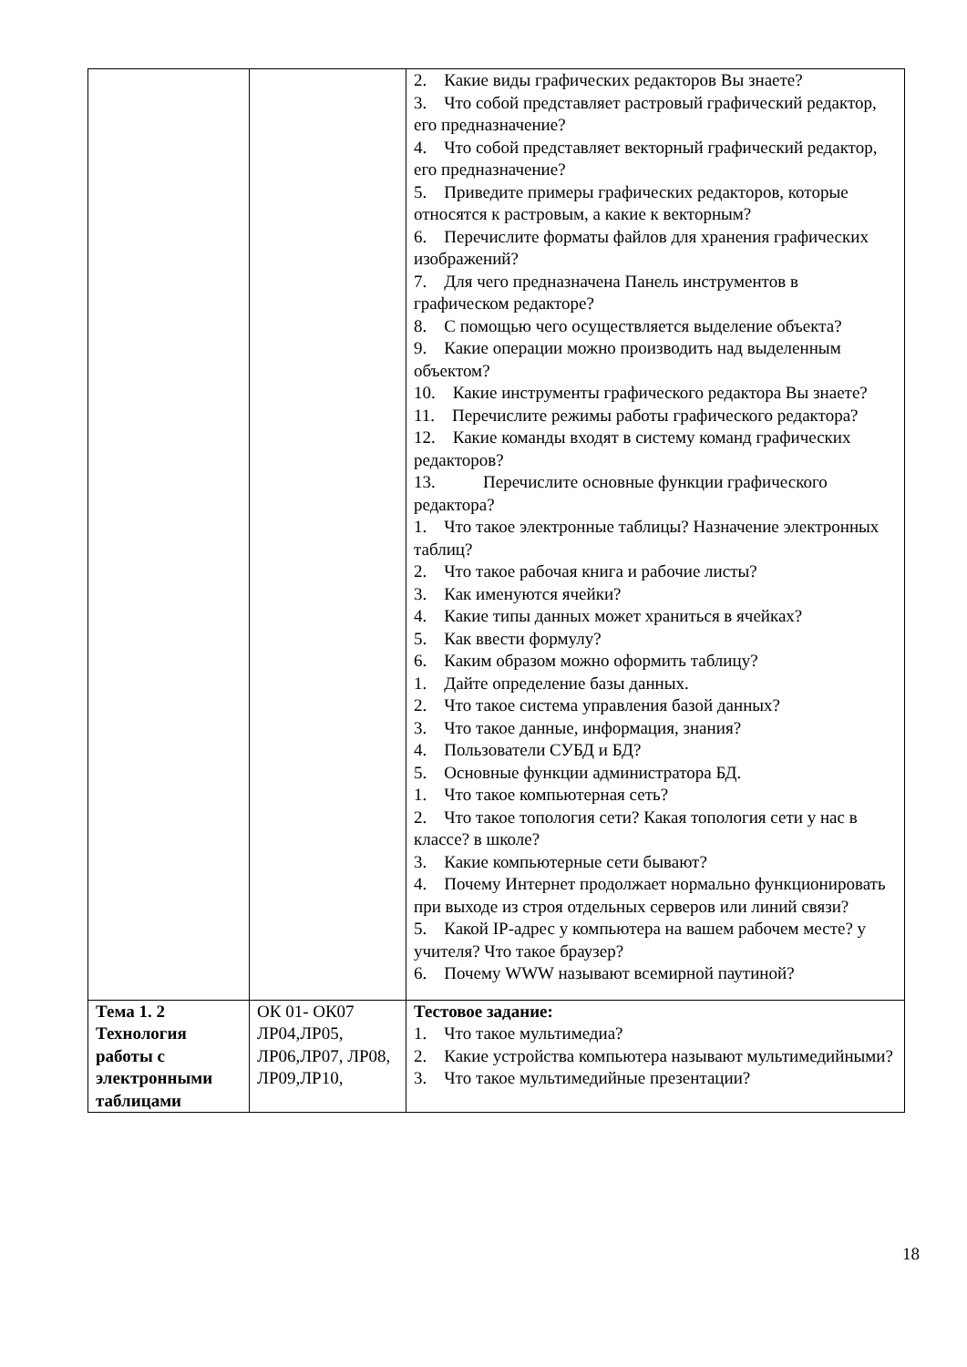| | | 2. Какие виды графических редакторов Вы знаете? 3. Что собой представляет растровый графический редактор, его предназначение? 4. Что собой представляет векторный графический редактор, его предназначение? 5. Приведите примеры графических редакторов, которые относятся к растровым, а какие к векторным? 6. Перечислите форматы файлов для хранения графических изображений? 7. Для чего предназначена Панель инструментов в графическом редакторе? 8. С помощью чего осуществляется выделение объекта? 9. Какие операции можно производить над выделенным объектом? 10. Какие инструменты графического редактора Вы знаете? 11. Перечислите режимы работы графического редактора? 12. Какие команды входят в систему команд графических редакторов? 13. Перечислите основные функции графического редактора? 1. Что такое электронные таблицы? Назначение электронных таблиц? 2. Что такое рабочая книга и рабочие листы? 3. Как именуются ячейки? 4. Какие типы данных может храниться в ячейках? 5. Как ввести формулу? 6. Каким образом можно оформить таблицу? 1. Дайте определение базы данных. 2. Что такое система управления базой данных? 3. Что такое данные, информация, знания? 4. Пользователи СУБД и БД? 5. Основные функции администратора БД. 1. Что такое компьютерная сеть? 2. Что такое топология сети? Какая топология сети у нас в классе? в школе? 3. Какие компьютерные сети бывают? 4. Почему Интернет продолжает нормально функционировать при выходе из строя отдельных серверов или линий связи? 5. Какой IP-адрес у компьютера на вашем рабочем месте? у учителя? Что такое браузер? 6. Почему WWW называют всемирной паутиной? |
| Тема 1. 2 Технология работы с электронными таблицами | ОК 01- ОК07 ЛР04,ЛР05, ЛР06,ЛР07, ЛР08, ЛР09,ЛР10, | Тестовое задание: 1. Что такое мультимедиа? 2. Какие устройства компьютера называют мультимедийными? 3. Что такое мультимедийные презентации? |
18